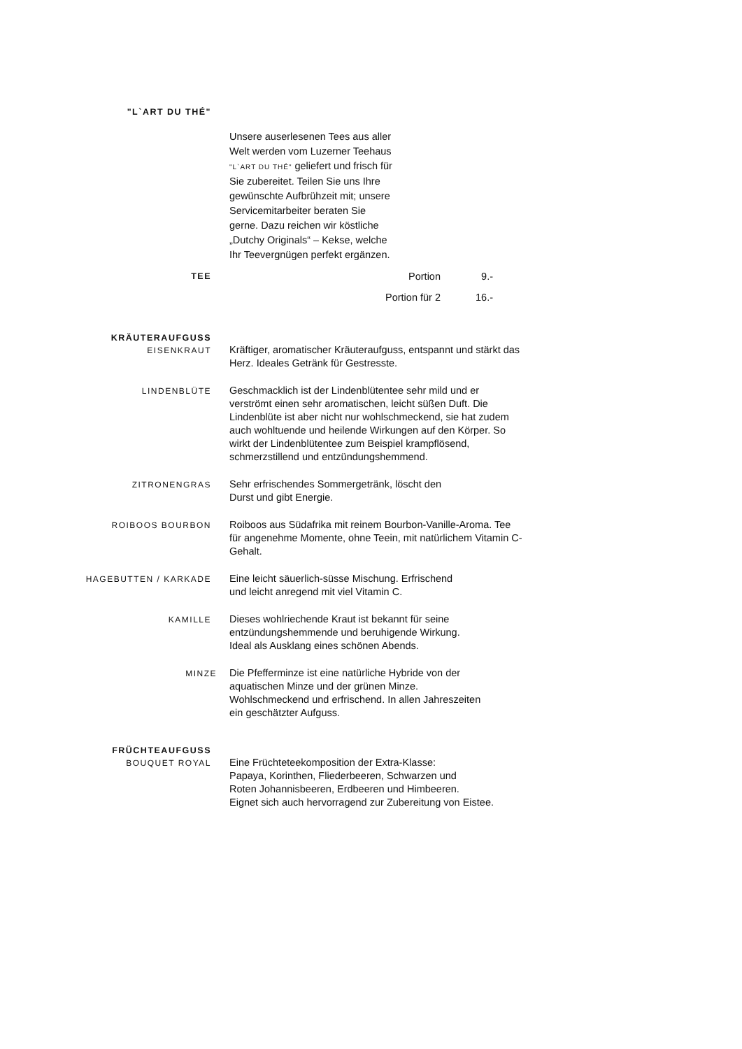"L`ART DU THÉ"
Unsere auserlesenen Tees aus aller Welt werden vom Luzerner Teehaus "L`ART DU THÉ" geliefert und frisch für Sie zubereitet. Teilen Sie uns Ihre gewünschte Aufbrühzeit mit; unsere Servicemitarbeiter beraten Sie gerne. Dazu reichen wir köstliche „Dutchy Originals“ – Kekse, welche Ihr Teevergnügen perfekt ergänzen.
TEE
Portion 9.-
Portion für 2 16.-
KRÄUTERAUFGUSS
EISENKRAUT
Kräftiger, aromatischer Kräuteraufguss, entspannt und stärkt das Herz. Ideales Getränk für Gestresste.
LINDENBLÜTE
Geschmacklich ist der Lindenblütentee sehr mild und er verströmt einen sehr aromatischen, leicht süßen Duft. Die Lindenblüte ist aber nicht nur wohlschmeckend, sie hat zudem auch wohltuende und heilende Wirkungen auf den Körper. So wirkt der Lindenblütentee zum Beispiel krampflösend, schmerzstillend und entzündungshemmend.
ZITRONENGRAS
Sehr erfrischendes Sommergetränk, löscht den
Durst und gibt Energie.
ROIBOOS BOURBON
Roiboos aus Südafrika mit reinem Bourbon-Vanille-Aroma. Tee für angenehme Momente, ohne Teein, mit natürlichem Vitamin C-Gehalt.
HAGEBUTTEN / KARKADE
Eine leicht säuerlich-süsse Mischung. Erfrischend
und leicht anregend mit viel Vitamin C.
KAMILLE
Dieses wohlriechende Kraut ist bekannt für seine
entzündungshemmende und beruhigende Wirkung.
Ideal als Ausklang eines schönen Abends.
MINZE
Die Pfefferminze ist eine natürliche Hybride von der
aquatischen Minze und der grünen Minze.
Wohlschmeckend und erfrischend. In allen Jahreszeiten
ein geschätzter Aufguss.
FRÜCHTEAUFGUSS
BOUQUET ROYAL
Eine Früchteteekomposition der Extra-Klasse:
Papaya, Korinthen, Fliederbeeren, Schwarzen und
Roten Johannisbeeren, Erdbeeren und Himbeeren.
Eignet sich auch hervorragend zur Zubereitung von Eistee.